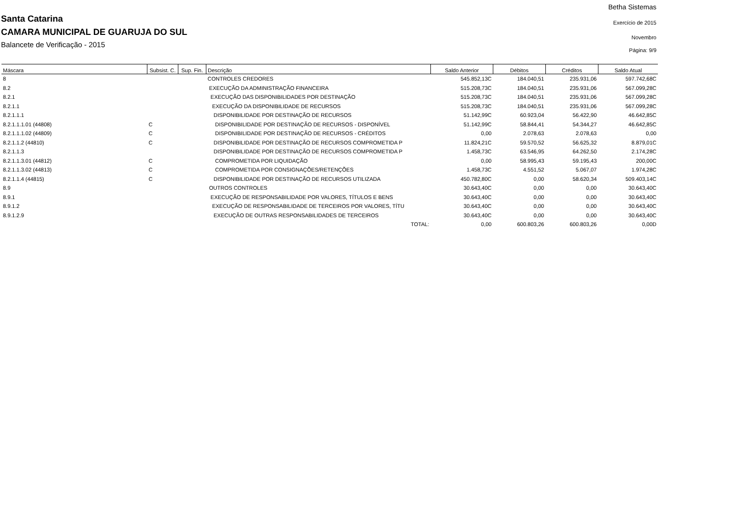Santa Catarina
CAMARA MUNICIPAL DE GUARUJA DO SUL
Balancete de Verificação - 2015
Betha Sistemas
Exercício de 2015
Novembro
Página: 9/9
| Máscara | Subsist. C. | Sup. Fin. | Descrição | Saldo Anterior | Débitos | Créditos | Saldo Atual |
| --- | --- | --- | --- | --- | --- | --- | --- |
| 8 | | | CONTROLES CREDORES | 545.852,13C | 184.040,51 | 235.931,06 | 597.742,68C |
| 8.2 | | | EXECUÇÃO DA ADMINISTRAÇÃO FINANCEIRA | 515.208,73C | 184.040,51 | 235.931,06 | 567.099,28C |
| 8.2.1 | | | EXECUÇÃO DAS DISPONIBILIDADES POR DESTINAÇÃO | 515.208,73C | 184.040,51 | 235.931,06 | 567.099,28C |
| 8.2.1.1 | | | EXECUÇÃO DA DISPONIBILIDADE DE RECURSOS | 515.208,73C | 184.040,51 | 235.931,06 | 567.099,28C |
| 8.2.1.1.1 | | | DISPONIBILIDADE POR DESTINAÇÃO DE RECURSOS | 51.142,99C | 60.923,04 | 56.422,90 | 46.642,85C |
| 8.2.1.1.1.01 (44808) | C | | DISPONIBILIDADE POR DESTINAÇÃO DE RECURSOS - DISPONÍVEL | 51.142,99C | 58.844,41 | 54.344,27 | 46.642,85C |
| 8.2.1.1.1.02 (44809) | C | | DISPONIBILIDADE POR DESTINAÇÃO DE RECURSOS - CRÉDITOS | 0,00 | 2.078,63 | 2.078,63 | 0,00 |
| 8.2.1.1.2 (44810) | C | | DISPONIBILIDADE POR DESTINAÇÃO DE RECURSOS COMPROMETIDA P | 11.824,21C | 59.570,52 | 56.625,32 | 8.879,01C |
| 8.2.1.1.3 | | | DISPONIBILIDADE POR DESTINAÇÃO DE RECURSOS COMPROMETIDA P | 1.458,73C | 63.546,95 | 64.262,50 | 2.174,28C |
| 8.2.1.1.3.01 (44812) | C | | COMPROMETIDA POR LIQUIDAÇÃO | 0,00 | 58.995,43 | 59.195,43 | 200,00C |
| 8.2.1.1.3.02 (44813) | C | | COMPROMETIDA POR CONSIGNAÇÕES/RETENÇÕES | 1.458,73C | 4.551,52 | 5.067,07 | 1.974,28C |
| 8.2.1.1.4 (44815) | C | | DISPONIBILIDADE POR DESTINAÇÃO DE RECURSOS UTILIZADA | 450.782,80C | 0,00 | 58.620,34 | 509.403,14C |
| 8.9 | | | OUTROS CONTROLES | 30.643,40C | 0,00 | 0,00 | 30.643,40C |
| 8.9.1 | | | EXECUÇÃO DE RESPONSABILIDADE POR VALORES, TÍTULOS E BENS | 30.643,40C | 0,00 | 0,00 | 30.643,40C |
| 8.9.1.2 | | | EXECUÇÃO DE RESPONSABILIDADE DE TERCEIROS POR VALORES, TÍTU | 30.643,40C | 0,00 | 0,00 | 30.643,40C |
| 8.9.1.2.9 | | | EXECUÇÃO DE OUTRAS RESPONSABILIDADES DE TERCEIROS | 30.643,40C | 0,00 | 0,00 | 30.643,40C |
| | | | TOTAL: | 0,00 | 600.803,26 | 600.803,26 | 0,00D |